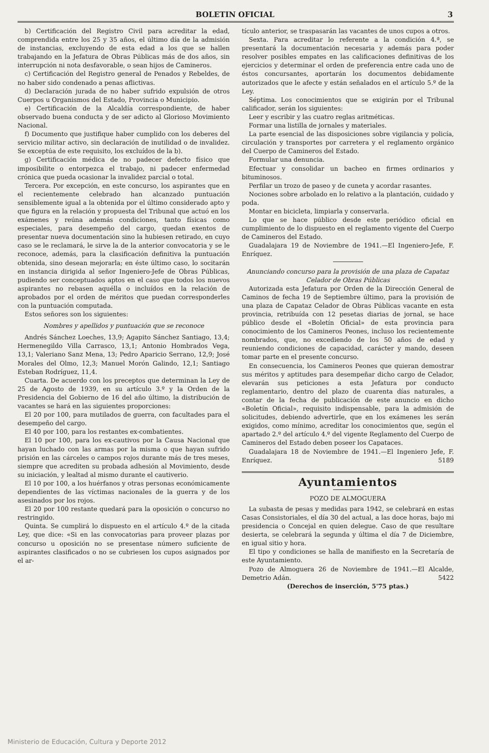BOLETIN OFICIAL 3
b) Certificación del Registro Civil para acreditar la edad, comprendida entre los 25 y 35 años, el último día de la admisión de instancias, excluyendo de esta edad a los que se hallen trabajando en la Jefatura de Obras Públicas más de dos años, sin interrupción ni nota desfavorable, o sean hijos de Camineros.
c) Certificación del Registro general de Penados y Rebeldes, de no haber sido condenado a penas aflictivas.
d) Declaración jurada de no haber sufrido expulsión de otros Cuerpos u Organismos del Estado, Provincia o Municipio.
e) Certificación de la Alcaldía correspondiente, de haber observado buena conducta y de ser adicto al Glorioso Movimiento Nacional.
f) Documento que justifique haber cumplido con los deberes del servicio militar activo, sin declaración de inutilidad o de invalidez. Se exceptúa de este requisito, los excluídos de la b).
g) Certificación médica de no padecer defecto físico que imposibilite o entorpezca el trabajo, ni padecer enfermedad crónica que pueda ocasionar la invalidez parcial o total.
Tercera. Por excepción, en este concurso, los aspirantes que en el recientemente celebrado han alcanzado puntuación sensiblemente igual a la obtenida por el último considerado apto y que figura en la relación y propuesta del Tribunal que actuó en los exámenes y reúna además condiciones, tanto físicas como especiales, para desempeño del cargo, quedan exentos de presentar nueva documentación sino la hubiesen retirado, en cuyo caso se le reclamará, le sirve la de la anterior convocatoria y se le reconoce, además, para la clasificación definitiva la puntuación obtenida, sino desean mejorarla; en éste último caso, lo socitarán en instancia dirigida al señor Ingeniero-Jefe de Obras Públicas, pudiendo ser conceptuados aptos en el caso que todos los nuevos aspirantes no rebasen aquélla o incluídos en la relación de aprobados por el orden de méritos que puedan corresponderles con la puntuación computada.
Estos señores son los siguientes:
Nombres y apellidos y puntuación que se reconoce
Andrés Sánchez Loeches, 13,9; Agapito Sánchez Santiago, 13,4; Hermenegildo Villa Carrasco, 13,1; Antonio Hombrados Vega, 13,1; Valeriano Sanz Mena, 13; Pedro Aparicio Serrano, 12,9; José Morales del Olmo, 12,3; Manuel Morón Galindo, 12,1; Santiago Esteban Rodríguez, 11,4.
Cuarta. De acuerdo con los preceptos que determinan la Ley de 25 de Agosto de 1939, en su artículo 3.º y la Orden de la Presidencia del Gobierno de 16 del año último, la distribución de vacantes se hará en las siguientes proporciones:
El 20 por 100, para mutilados de guerra, con facultades para el desempeño del cargo.
El 40 por 100, para los restantes ex-combatientes.
El 10 por 100, para los ex-cautivos por la Causa Nacional que hayan luchado con las armas por la misma o que hayan sufrido prisión en las cárceles o campos rojos durante más de tres meses, siempre que acrediten su probada adhesión al Movimiento, desde su iniciación, y lealtad al mismo durante el cautiverio.
El 10 por 100, a los huérfanos y otras personas económicamente dependientes de las víctimas nacionales de la guerra y de los asesinados por los rojos.
El 20 por 100 restante quedará para la oposición o concurso no restringido.
Quinta. Se cumplirá lo dispuesto en el artículo 4.º de la citada Ley, que dice: «Si en las convocatorias para proveer plazas por concurso u oposición no se presentase número suficiente de aspirantes clasificados o no se cubriesen los cupos asignados por el ar-
tículo anterior, se traspasarán las vacantes de unos cupos a otros.
Sexta. Para acreditar lo referente a la condición 4.ª, se presentará la documentación necesaria y además para poder resolver posibles empates en las calificaciones definitivas de los ejercicios y determinar el orden de preferencia entre cada uno de éstos concursantes, aportarán los documentos debidamente autorizados que le afecte y están señalados en el artículo 5.º de la Ley.
Séptima. Los conocimientos que se exigirán por el Tribunal calificador, serán los siguientes:
Leer y escribir y las cuatro reglas aritméticas.
Formar una listilla de jornales y materiales.
La parte esencial de las disposiciones sobre vigilancia y policía, circulación y transportes por carretera y el reglamento orgánico del Cuerpo de Camineros del Estado.
Formular una denuncia.
Efectuar y consolidar un bacheo en firmes ordinarios y bituminosos.
Perfilar un trozo de paseo y de cuneta y acordar rasantes.
Nociones sobre arbolado en lo relativo a la plantación, cuidado y poda.
Montar en bicicleta, limpiarla y conservarla.
Lo que se hace público desde este periódico oficial en cumplimiento de lo dispuesto en el reglamento vigente del Cuerpo de Camineros del Estado.
Guadalajara 19 de Noviembre de 1941.—El Ingeniero-Jefe, F. Enríquez.
Anunciando concurso para la provisión de una plaza de Capataz Celador de Obras Públicas
Autorizada esta Jefatura por Orden de la Dirección General de Caminos de fecha 19 de Septiembre último, para la provisión de una plaza de Capataz Celador de Obras Públicas vacante en esta provincia, retribuída con 12 pesetas diarias de jornal, se hace público desde el «Boletín Oficial» de esta provincia para conocimiento de los Camineros Peones, incluso los recientemente nombrados, que, no excediendo de los 50 años de edad y reuniendo condiciones de capacidad, carácter y mando, deseen tomar parte en el presente concurso.
En consecuencia, los Camineros Peones que quieran demostrar sus méritos y aptitudes para desempeñar dicho cargo de Celador, elevarán sus peticiones a esta Jefatura por conducto reglamentario, dentro del plazo de cuarenta días naturales, a contar de la fecha de publicación de este anuncio en dicho «Boletín Oficial», requisito indispensable, para la admisión de solicitudes, debiendo advertirle, que en los exámenes les serán exigidos, como mínimo, acreditar los conocimientos que, según el apartado 2.º del artículo 4.º del vigente Reglamento del Cuerpo de Camineros del Estado deben poseer los Capataces.
Guadalajara 18 de Noviembre de 1941.—El Ingeniero Jefe, F. Enríquez. 5189
Ayuntamientos
POZO DE ALMOGUERA
La subasta de pesas y medidas para 1942, se celebrará en estas Casas Consistoriales, el día 30 del actual, a las doce horas, bajo mi presidencia o Concejal en quien delegue. Caso de que resultare desierta, se celebrará la segunda y última el día 7 de Diciembre, en igual sitio y hora.
El tipo y condiciones se halla de manifiesto en la Secretaría de este Ayuntamiento.
Pozo de Almoguera 26 de Noviembre de 1941.—El Alcalde, Demetrio Adán. 5422
(Derechos de inserción, 5'75 ptas.)
Ministerio de Educación, Cultura y Deporte 2012